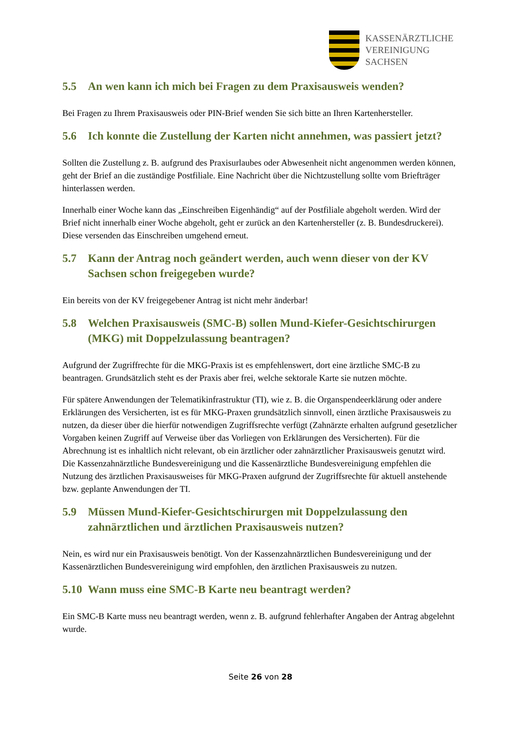KASSENÄRZTLICHE
VEREINIGUNG
SACHSEN
5.5 An wen kann ich mich bei Fragen zu dem Praxisausweis wenden?
Bei Fragen zu Ihrem Praxisausweis oder PIN-Brief wenden Sie sich bitte an Ihren Kartenhersteller.
5.6 Ich konnte die Zustellung der Karten nicht annehmen, was passiert jetzt?
Sollten die Zustellung z. B. aufgrund des Praxisurlaubes oder Abwesenheit nicht angenommen werden können, geht der Brief an die zuständige Postfiliale. Eine Nachricht über die Nichtzustellung sollte vom Briefträger hinterlassen werden.
Innerhalb einer Woche kann das „Einschreiben Eigenhändig“ auf der Postfiliale abgeholt werden. Wird der Brief nicht innerhalb einer Woche abgeholt, geht er zurück an den Kartenhersteller (z. B. Bundesdruckerei). Diese versenden das Einschreiben umgehend erneut.
5.7 Kann der Antrag noch geändert werden, auch wenn dieser von der KV Sachsen schon freigegeben wurde?
Ein bereits von der KV freigegebener Antrag ist nicht mehr änderbar!
5.8 Welchen Praxisausweis (SMC-B) sollen Mund-Kiefer-Gesichtschirurgen (MKG) mit Doppelzulassung beantragen?
Aufgrund der Zugriffrechte für die MKG-Praxis ist es empfehlenswert, dort eine ärztliche SMC-B zu beantragen. Grundsätzlich steht es der Praxis aber frei, welche sektorale Karte sie nutzen möchte.
Für spätere Anwendungen der Telematikinfrastruktur (TI), wie z. B. die Organspendeerklärung oder andere Erklärungen des Versicherten, ist es für MKG-Praxen grundsätzlich sinnvoll, einen ärztliche Praxisausweis zu nutzen, da dieser über die hierfür notwendigen Zugriffsrechte verfügt (Zahnärzte erhalten aufgrund gesetzlicher Vorgaben keinen Zugriff auf Verweise über das Vorliegen von Erklärungen des Versicherten). Für die Abrechnung ist es inhaltlich nicht relevant, ob ein ärztlicher oder zahnärztlicher Praxisausweis genutzt wird. Die Kassenzahnärztliche Bundesvereinigung und die Kassenärztliche Bundesvereinigung empfehlen die Nutzung des ärztlichen Praxisausweises für MKG-Praxen aufgrund der Zugriffsrechte für aktuell anstehende bzw. geplante Anwendungen der TI.
5.9 Müssen Mund-Kiefer-Gesichtschirurgen mit Doppelzulassung den zahnärztlichen und ärztlichen Praxisausweis nutzen?
Nein, es wird nur ein Praxisausweis benötigt. Von der Kassenzahnärztlichen Bundesvereinigung und der Kassenärztlichen Bundesvereinigung wird empfohlen, den ärztlichen Praxisausweis zu nutzen.
5.10 Wann muss eine SMC-B Karte neu beantragt werden?
Ein SMC-B Karte muss neu beantragt werden, wenn z. B. aufgrund fehlerhafter Angaben der Antrag abgelehnt wurde.
Seite 26 von 28